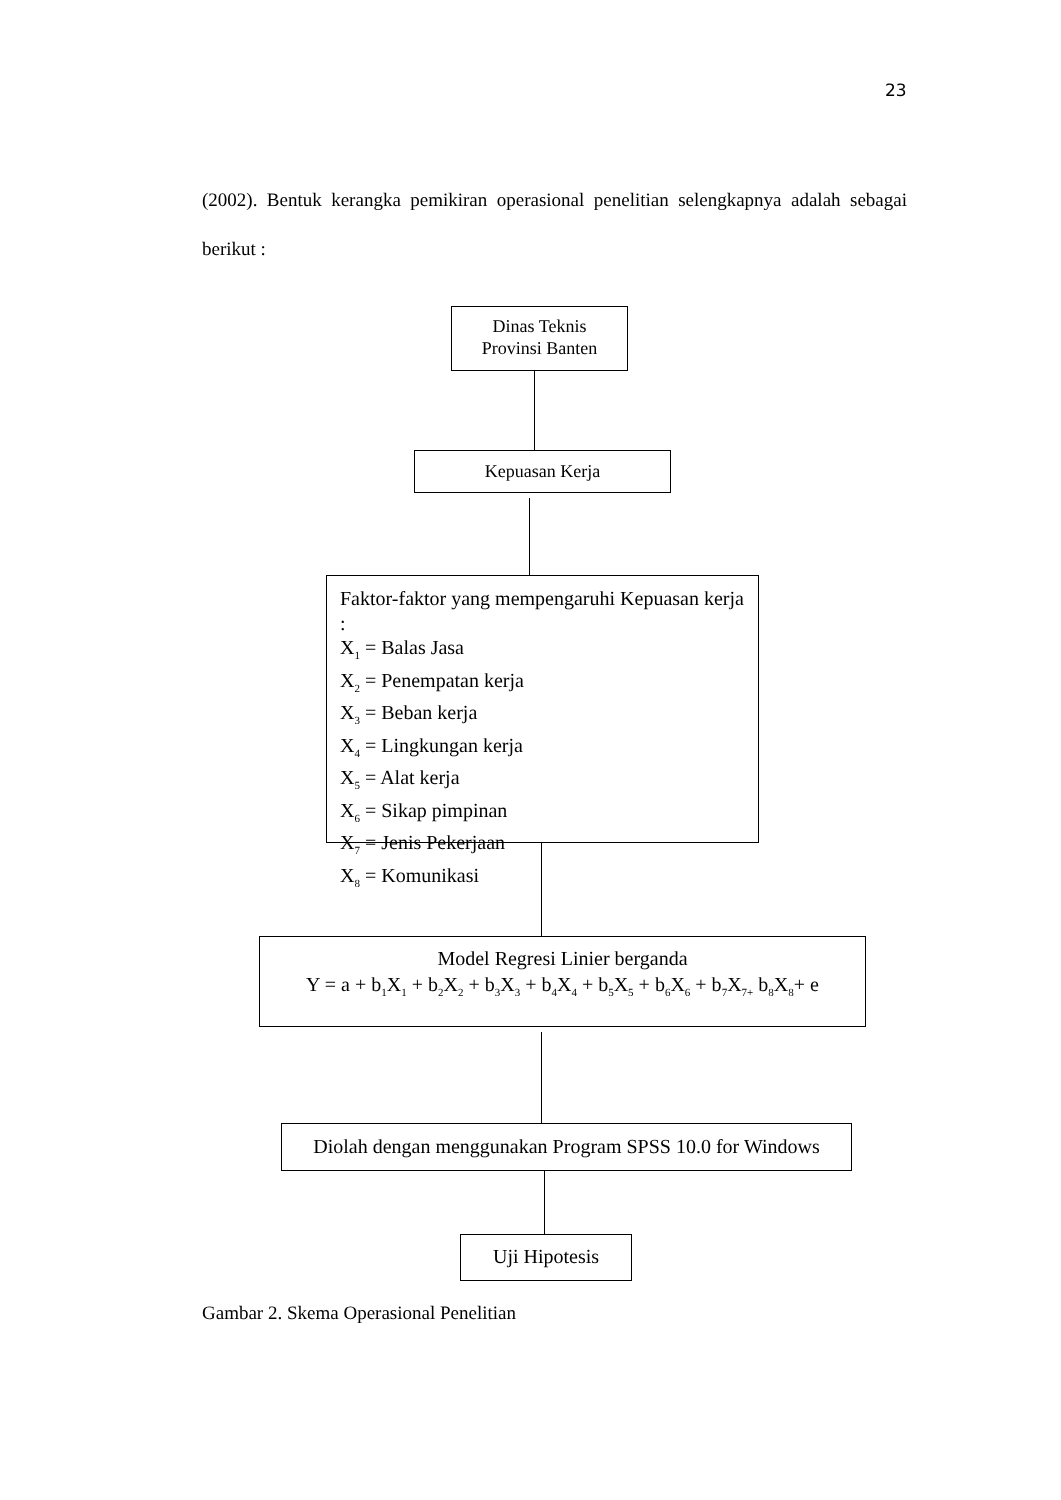23
(2002). Bentuk kerangka pemikiran operasional penelitian selengkapnya adalah sebagai berikut :
Dinas Teknis
Provinsi Banten
Kepuasan Kerja
Faktor-faktor yang mempengaruhi Kepuasan kerja :
X<sub>1</sub> = Balas Jasa
X<sub>2</sub> = Penempatan kerja
X<sub>3</sub> = Beban kerja
X<sub>4</sub> = Lingkungan kerja
X<sub>5</sub> = Alat kerja
X<sub>6</sub> = Sikap pimpinan
X<sub>7</sub> = Jenis Pekerjaan
X<sub>8</sub> = Komunikasi
Model Regresi Linier berganda
Y = a + b<sub>1</sub>X<sub>1</sub> + b<sub>2</sub>X<sub>2</sub> + b<sub>3</sub>X<sub>3</sub> + b<sub>4</sub>X<sub>4</sub> + b<sub>5</sub>X<sub>5</sub> + b<sub>6</sub>X<sub>6</sub> + b<sub>7</sub>X<sub>7+</sub> b<sub>8</sub>X<sub>8</sub>+ e
Diolah dengan menggunakan Program SPSS 10.0 for Windows
Uji Hipotesis
Gambar 2. Skema Operasional Penelitian